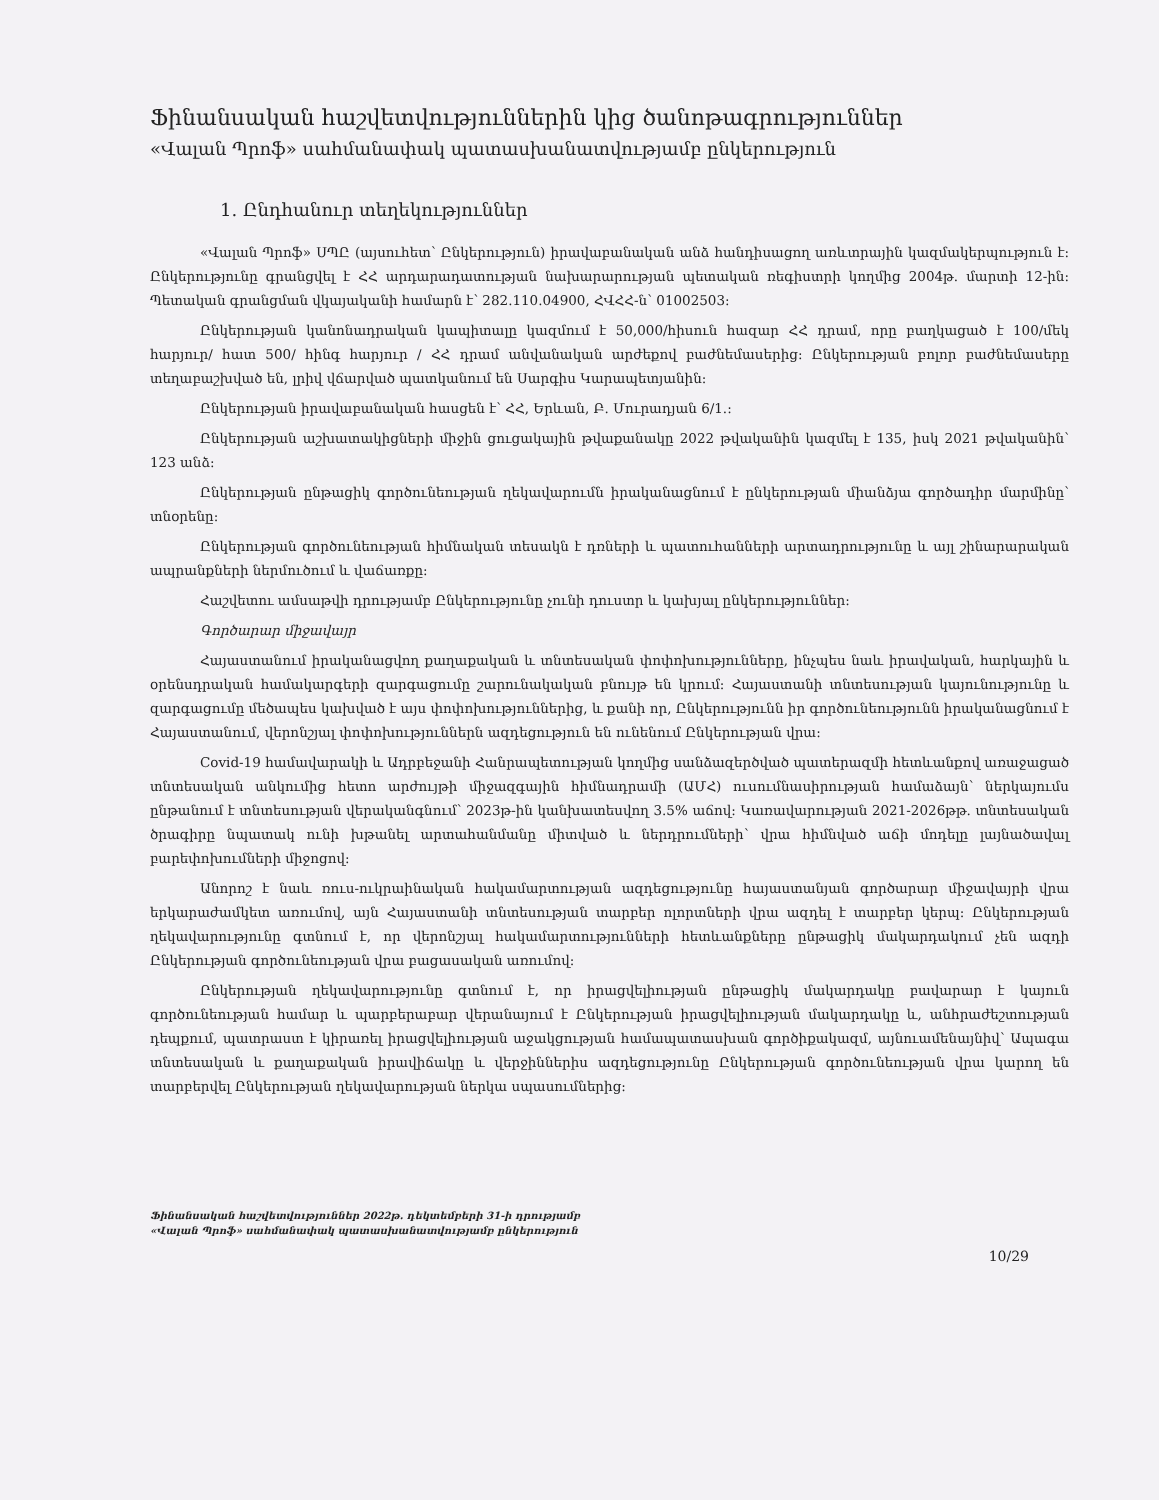Ֆինանսական հաշվետվություններին կից ծանոթագրություններ
«Վալան Պրոֆ» սահմանափակ պատասխանատվությամբ ընկերություն
1. Ընդհանուր տեղեկություններ
«Վալան Պրոֆ» ՍՊԸ (այսուհետ՝ Ընկերություն) իրավաբանական անձ հանդիսացող առևտրային կազմակերպություն է: Ընկերությունը գրանցվել է ՀՀ արդարադատության նախարարության պետական ռեգիստրի կողմից 2004թ. մարտի 12-ին: Պետական գրանցման վկայականի համարն է՝ 282.110.04900, ՀՎՀՀ-ն՝ 01002503:
Ընկերության կանոնադրական կապիտալը կազմում է 50,000/հիսուն հազար ՀՀ դրամ, որը բաղկացած է 100/մեկ հարյուր/ հատ 500/ հինգ հարյուր / ՀՀ դրամ անվանական արժեքով բաժնեմասերից: Ընկերության բոլոր բաժնեմասերը տեղաբաշխված են, լրիվ վճարված պատկանում են Սարգիս Կարապետյանին:
Ընկերության իրավաբանական հասցեն է՝ ՀՀ, Երևան, Բ. Մուրադյան 6/1.:
Ընկերության աշխատակիցների միջին ցուցակային թվաքանակը 2022 թվականին կազմել է 135, իսկ 2021 թվականին՝ 123 անձ:
Ընկերության ընթացիկ գործունեության ղեկավարումն իրականացնում է ընկերության միանձյա գործադիր մարմինը՝ տնօրենը:
Ընկերության գործունեության հիմնական տեսակն է դռների և պատուհանների արտադրությունը և այլ շինարարական ապրանքների ներմուծում և վաճառքը:
Հաշվետու ամսաթվի դրությամբ Ընկերությունը չունի դուստր և կախյալ ընկերություններ:
Գործարար միջավայր
Հայաստանում իրականացվող քաղաքական և տնտեսական փոփոխությունները, ինչպես նաև իրավական, հարկային և օրենսդրական համակարգերի զարգացումը շարունակական բնույթ են կրում: Հայաստանի տնտեսության կայունությունը և զարգացումը մեծապես կախված է այս փոփոխություններից, և քանի որ, Ընկերությունն իր գործունեությունն իրականացնում է Հայաստանում, վերոնշյալ փոփոխություններն ազդեցություն են ունենում Ընկերության վրա:
Covid-19 համավարակի և Ադրբեջանի Հանրապետության կողմից սանձազերծված պատերազմի հետևանքով առաջացած տնտեսական անկումից հետո արժույթի միջազգային հիմնադրամի (ԱՄՀ) ուսումնասիրության համաձայն՝ ներկայումս ընթանում է տնտեսության վերականգնում՝ 2023թ-ին կանխատեսվող 3.5% աճով: Կառավարության 2021-2026թթ. տնտեսական ծրագիրը նպատակ ունի խթանել արտահանմանը միտված և ներդրումների՝ վրա հիմնված աճի մոդելը լայնածավալ բարեփոխումների միջոցով:
Անորոշ է նաև ռուս-ուկրաինական հակամարտության ազդեցությունը հայաստանյան գործարար միջավայրի վրա երկարաժամկետ առումով, այն Հայաստանի տնտեսության տարբեր ոլորտների վրա ազդել է տարբեր կերպ: Ընկերության ղեկավարությունը գտնում է, որ վերոնշյալ հակամարտությունների հետևանքները ընթացիկ մակարդակում չեն ազդի Ընկերության գործունեության վրա բացասական առումով:
Ընկերության ղեկավարությունը գտնում է, որ իրացվելիության ընթացիկ մակարդակը բավարար է կայուն գործունեության համար և պարբերաբար վերանայում է Ընկերության իրացվելիության մակարդակը և, անհրաժեշտության դեպքում, պատրաստ է կիրառել իրացվելիության աջակցության համապատասխան գործիքակազմ, այնուամենայնիվ՝ Ապագա տնտեսական և քաղաքական իրավիճակը և վերջիններիս ազդեցությունը Ընկերության գործունեության վրա կարող են տարբերվել Ընկերության ղեկավարության ներկա սպասումներից:
Ֆինանսական հաշվետվություններ 2022թ. դեկտեմբերի 31-ի դրությամբ
«Վալան Պրոֆ» սահմանափակ պատասխանատվությամբ ընկերություն
10/29